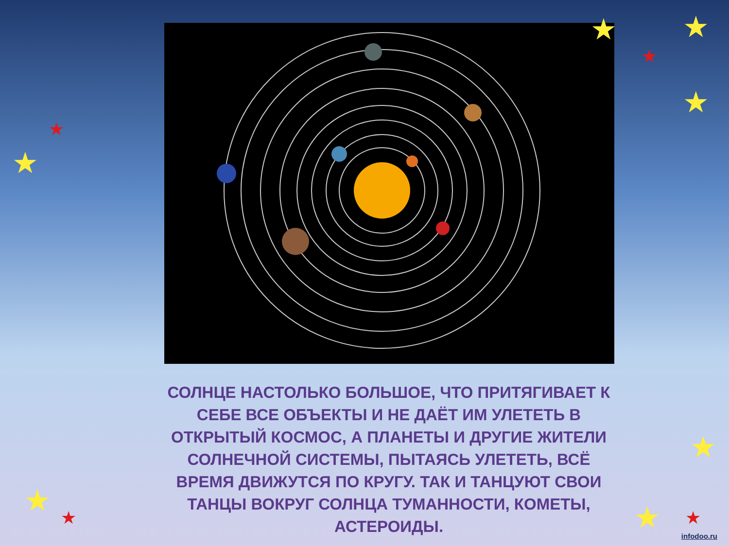★ ★
★
★
★
★
★
★
★
★ ★
СОЛНЦЕ НАСТОЛЬКО БОЛЬШОЕ, ЧТО ПРИТЯГИВАЕТ К СЕБЕ ВСЕ ОБЪЕКТЫ И НЕ ДАЁТ ИМ УЛЕТЕТЬ В ОТКРЫТЫЙ КОСМОС, А ПЛАНЕТЫ И ДРУГИЕ ЖИТЕЛИ СОЛНЕЧНОЙ СИСТЕМЫ, ПЫТАЯСЬ УЛЕТЕТЬ, ВСЁ ВРЕМЯ ДВИЖУТСЯ ПО КРУГУ. ТАК И ТАНЦУЮТ СВОИ ТАНЦЫ ВОКРУГ СОЛНЦА ТУМАННОСТИ, КОМЕТЫ, АСТЕРОИДЫ.
infodoo.ru